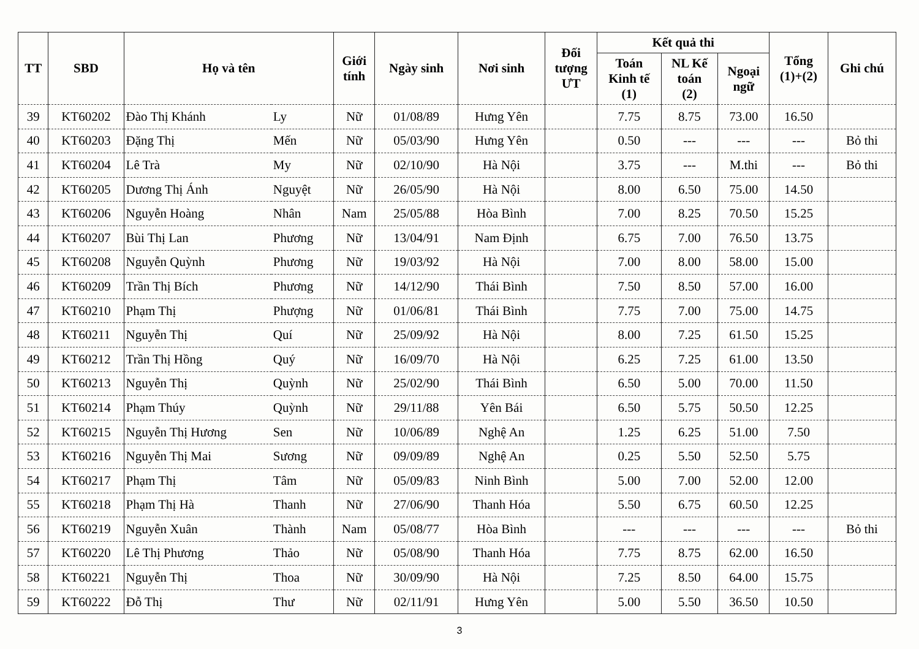| TT | SBD | Họ và tên | | Giới tính | Ngày sinh | Nơi sinh | Đối tượng ƯT | Kết quả thi | | | Tổng (1)+(2) | Ghi chú |
| --- | --- | --- | --- | --- | --- | --- | --- | --- | --- | --- | --- | --- |
| | | | | | | | | Toán Kinh tế (1) | NL Kế toán (2) | Ngoại ngữ | | |
| 39 | KT60202 | Đào Thị Khánh | Ly | Nữ | 01/08/89 | Hưng Yên | | 7.75 | 8.75 | 73.00 | 16.50 | |
| 40 | KT60203 | Đặng Thị | Mến | Nữ | 05/03/90 | Hưng Yên | | 0.50 | --- | --- | --- | Bỏ thi |
| 41 | KT60204 | Lê Trà | My | Nữ | 02/10/90 | Hà Nội | | 3.75 | --- | M.thi | --- | Bỏ thi |
| 42 | KT60205 | Dương Thị Ánh | Nguyệt | Nữ | 26/05/90 | Hà Nội | | 8.00 | 6.50 | 75.00 | 14.50 | |
| 43 | KT60206 | Nguyễn Hoàng | Nhân | Nam | 25/05/88 | Hòa Bình | | 7.00 | 8.25 | 70.50 | 15.25 | |
| 44 | KT60207 | Bùi Thị Lan | Phương | Nữ | 13/04/91 | Nam Định | | 6.75 | 7.00 | 76.50 | 13.75 | |
| 45 | KT60208 | Nguyễn Quỳnh | Phương | Nữ | 19/03/92 | Hà Nội | | 7.00 | 8.00 | 58.00 | 15.00 | |
| 46 | KT60209 | Trần Thị Bích | Phương | Nữ | 14/12/90 | Thái Bình | | 7.50 | 8.50 | 57.00 | 16.00 | |
| 47 | KT60210 | Phạm Thị | Phượng | Nữ | 01/06/81 | Thái Bình | | 7.75 | 7.00 | 75.00 | 14.75 | |
| 48 | KT60211 | Nguyễn Thị | Quí | Nữ | 25/09/92 | Hà Nội | | 8.00 | 7.25 | 61.50 | 15.25 | |
| 49 | KT60212 | Trần Thị Hồng | Quý | Nữ | 16/09/70 | Hà Nội | | 6.25 | 7.25 | 61.00 | 13.50 | |
| 50 | KT60213 | Nguyễn Thị | Quỳnh | Nữ | 25/02/90 | Thái Bình | | 6.50 | 5.00 | 70.00 | 11.50 | |
| 51 | KT60214 | Phạm Thúy | Quỳnh | Nữ | 29/11/88 | Yên Bái | | 6.50 | 5.75 | 50.50 | 12.25 | |
| 52 | KT60215 | Nguyễn Thị Hương | Sen | Nữ | 10/06/89 | Nghệ An | | 1.25 | 6.25 | 51.00 | 7.50 | |
| 53 | KT60216 | Nguyễn Thị Mai | Sương | Nữ | 09/09/89 | Nghệ An | | 0.25 | 5.50 | 52.50 | 5.75 | |
| 54 | KT60217 | Phạm Thị | Tâm | Nữ | 05/09/83 | Ninh Bình | | 5.00 | 7.00 | 52.00 | 12.00 | |
| 55 | KT60218 | Phạm Thị Hà | Thanh | Nữ | 27/06/90 | Thanh Hóa | | 5.50 | 6.75 | 60.50 | 12.25 | |
| 56 | KT60219 | Nguyễn Xuân | Thành | Nam | 05/08/77 | Hòa Bình | | --- | --- | --- | --- | Bỏ thi |
| 57 | KT60220 | Lê Thị Phương | Thảo | Nữ | 05/08/90 | Thanh Hóa | | 7.75 | 8.75 | 62.00 | 16.50 | |
| 58 | KT60221 | Nguyễn Thị | Thoa | Nữ | 30/09/90 | Hà Nội | | 7.25 | 8.50 | 64.00 | 15.75 | |
| 59 | KT60222 | Đỗ Thị | Thư | Nữ | 02/11/91 | Hưng Yên | | 5.00 | 5.50 | 36.50 | 10.50 | |
3